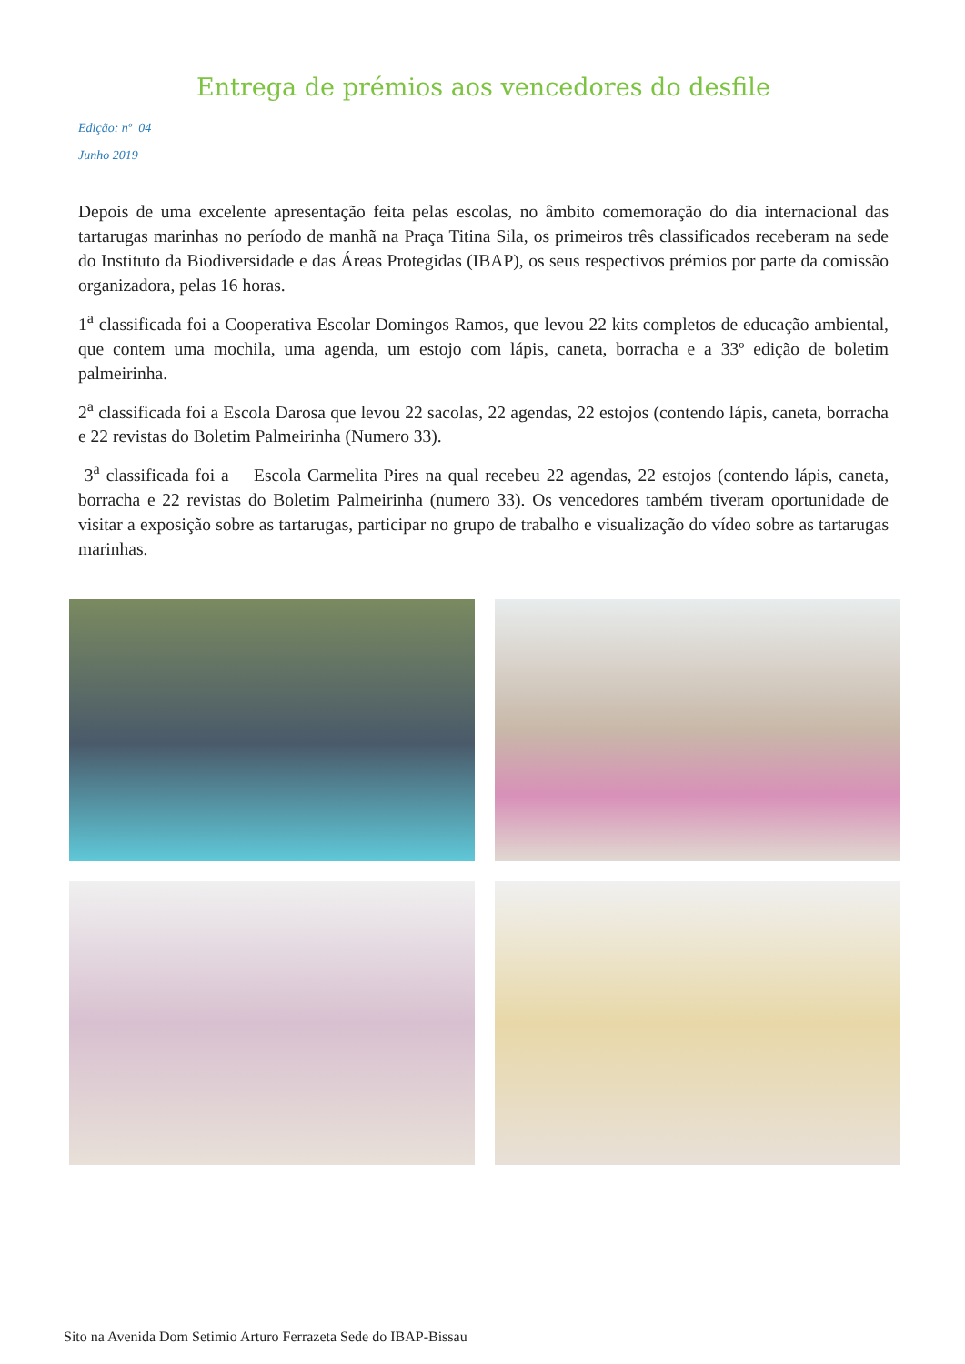Entrega de prémios aos vencedores do desfile
Edição: nº 04
Junho 2019
Depois de uma excelente apresentação feita pelas escolas, no âmbito comemoração do dia internacional das tartarugas marinhas no período de manhã na Praça Titina Sila, os primeiros três classificados receberam na sede do Instituto da Biodiversidade e das Áreas Protegidas (IBAP), os seus respectivos prémios por parte da comissão organizadora, pelas 16 horas.
1<sup>a</sup> classificada foi a Cooperativa Escolar Domingos Ramos, que levou 22 kits completos de educação ambiental, que contem uma mochila, uma agenda, um estojo com lápis, caneta, borracha e a 33º edição de boletim palmeirinha.
2<sup>a</sup> classificada foi a Escola Darosa que levou 22 sacolas, 22 agendas, 22 estojos (contendo lápis, caneta, borracha e 22 revistas do Boletim Palmeirinha (Numero 33).
3<sup>a</sup> classificada foi a Escola Carmelita Pires na qual recebeu 22 agendas, 22 estojos (contendo lápis, caneta, borracha e 22 revistas do Boletim Palmeirinha (numero 33). Os vencedores também tiveram oportunidade de visitar a exposição sobre as tartarugas, participar no grupo de trabalho e visualização do vídeo sobre as tartarugas marinhas.
Sito na Avenida Dom Setimio Arturo Ferrazeta Sede do IBAP-Bissau